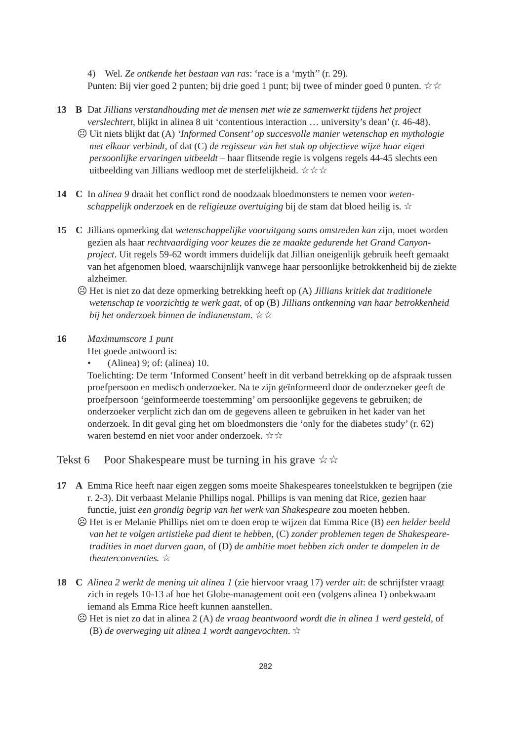4) Wel. Ze ontkende het bestaan van ras: ‘race is a ‘myth’’ (r. 29).
Punten: Bij vier goed 2 punten; bij drie goed 1 punt; bij twee of minder goed 0 punten. ☆☆
13 B Dat Jillians verstandhouding met de mensen met wie ze samenwerkt tijdens het project verslechtert, blijkt in alinea 8 uit ‘contentious interaction … university’s dean’ (r. 46-48).
☹ Uit niets blijkt dat (A) ‘Informed Consent’ op succesvolle manier wetenschap en mythologie met elkaar verbindt, of dat (C) de regisseur van het stuk op objectieve wijze haar eigen persoonlijke ervaringen uitbeeldt – haar flitsende regie is volgens regels 44-45 slechts een uitbeelding van Jillians wedloop met de sterfelijkheid. ☆☆☆
14 C In alinea 9 draait het conflict rond de noodzaak bloedmonsters te nemen voor weten-schappelijk onderzoek en de religieuze overtuiging bij de stam dat bloed heilig is. ☆
15 C Jillians opmerking dat wetenschappelijke vooruitgang soms omstreden kan zijn, moet worden gezien als haar rechtvaardiging voor keuzes die ze maakte gedurende het Grand Canyon-project. Uit regels 59-62 wordt immers duidelijk dat Jillian oneigenlijk gebruik heeft gemaakt van het afgenomen bloed, waarschijnlijk vanwege haar persoonlijke betrokkenheid bij de ziekte alzheimer.
☹ Het is niet zo dat deze opmerking betrekking heeft op (A) Jillians kritiek dat traditionele wetenschap te voorzichtig te werk gaat, of op (B) Jillians ontkenning van haar betrokkenheid bij het onderzoek binnen de indianenstam. ☆☆
16 Maximumscore 1 punt
Het goede antwoord is:
• (Alinea) 9; of: (alinea) 10.
Toelichting: De term ‘Informed Consent’ heeft in dit verband betrekking op de afspraak tussen proefpersoon en medisch onderzoeker. Na te zijn geïnformeerd door de onderzoeker geeft de proefpersoon ‘geïnformeerde toestemming’ om persoonlijke gegevens te gebruiken; de onderzoeker verplicht zich dan om de gegevens alleen te gebruiken in het kader van het onderzoek. In dit geval ging het om bloedmonsters die ‘only for the diabetes study’ (r. 62) waren bestemd en niet voor ander onderzoek. ☆☆
Tekst 6 Poor Shakespeare must be turning in his grave ☆☆
17 A Emma Rice heeft naar eigen zeggen soms moeite Shakespeares toneelstukken te begrijpen (zie r. 2-3). Dit verbaast Melanie Phillips nogal. Phillips is van mening dat Rice, gezien haar functie, juist een grondig begrip van het werk van Shakespeare zou moeten hebben.
☹ Het is er Melanie Phillips niet om te doen erop te wijzen dat Emma Rice (B) een helder beeld van het te volgen artistieke pad dient te hebben, (C) zonder problemen tegen de Shakespeare-tradities in moet durven gaan, of (D) de ambitie moet hebben zich onder te dompelen in de theaterconventies. ☆
18 C Alinea 2 werkt de mening uit alinea 1 (zie hiervoor vraag 17) verder uit: de schrijfster vraagt zich in regels 10-13 af hoe het Globe-management ooit een (volgens alinea 1) onbekwaam iemand als Emma Rice heeft kunnen aanstellen.
☹ Het is niet zo dat in alinea 2 (A) de vraag beantwoord wordt die in alinea 1 werd gesteld, of (B) de overweging uit alinea 1 wordt aangevochten. ☆
282